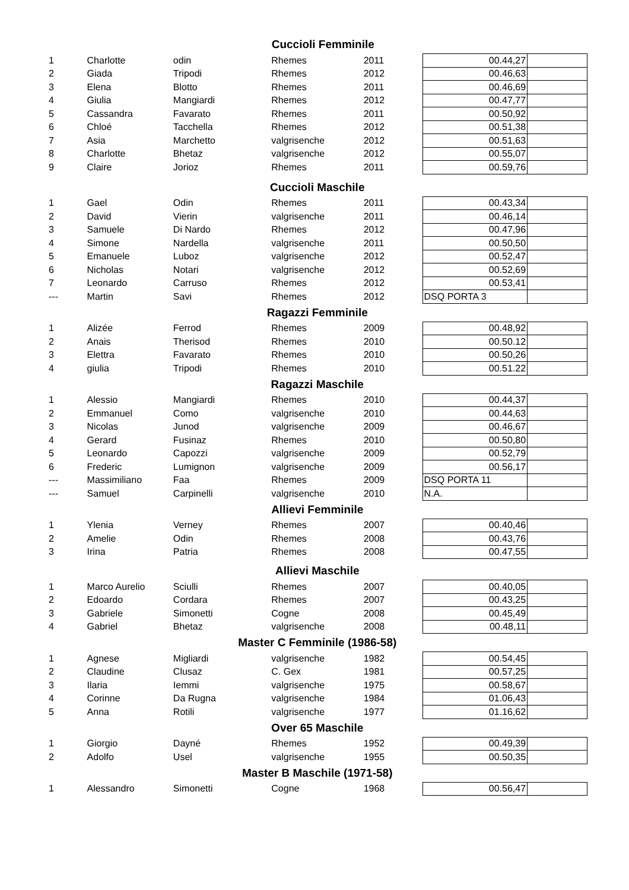| Cuccioli Femminile | | | | | | | |
| --- | --- | --- | --- | --- | --- | --- | --- |
| 1 | Charlotte | odin | Rhemes | 2011 | | 00.44,27 | |
| 2 | Giada | Tripodi | Rhemes | 2012 | | 00.46,63 | |
| 3 | Elena | Blotto | Rhemes | 2011 | | 00.46,69 | |
| 4 | Giulia | Mangiardi | Rhemes | 2012 | | 00.47,77 | |
| 5 | Cassandra | Favarato | Rhemes | 2011 | | 00.50,92 | |
| 6 | Chloé | Tacchella | Rhemes | 2012 | | 00.51,38 | |
| 7 | Asia | Marchetto | valgrisenche | 2012 | | 00.51,63 | |
| 8 | Charlotte | Bhetaz | valgrisenche | 2012 | | 00.55,07 | |
| 9 | Claire | Jorioz | Rhemes | 2011 | | 00.59,76 | |
| Cuccioli Maschile | | | | | | | |
| 1 | Gael | Odin | Rhemes | 2011 | | 00.43,34 | |
| 2 | David | Vierin | valgrisenche | 2011 | | 00.46,14 | |
| 3 | Samuele | Di Nardo | Rhemes | 2012 | | 00.47,96 | |
| 4 | Simone | Nardella | valgrisenche | 2011 | | 00.50,50 | |
| 5 | Emanuele | Luboz | valgrisenche | 2012 | | 00.52,47 | |
| 6 | Nicholas | Notari | valgrisenche | 2012 | | 00.52,69 | |
| 7 | Leonardo | Carruso | Rhemes | 2012 | | 00.53,41 | |
| --- | Martin | Savi | Rhemes | 2012 | | DSQ PORTA 3 | |
| Ragazzi Femminile | | | | | | | |
| 1 | Alizée | Ferrod | Rhemes | 2009 | | 00.48,92 | |
| 2 | Anais | Therisod | Rhemes | 2010 | | 00.50.12 | |
| 3 | Elettra | Favarato | Rhemes | 2010 | | 00.50,26 | |
| 4 | giulia | Tripodi | Rhemes | 2010 | | 00.51.22 | |
| Ragazzi Maschile | | | | | | | |
| 1 | Alessio | Mangiardi | Rhemes | 2010 | | 00.44,37 | |
| 2 | Emmanuel | Como | valgrisenche | 2010 | | 00.44,63 | |
| 3 | Nicolas | Junod | valgrisenche | 2009 | | 00.46,67 | |
| 4 | Gerard | Fusinaz | Rhemes | 2010 | | 00.50,80 | |
| 5 | Leonardo | Capozzi | valgrisenche | 2009 | | 00.52,79 | |
| 6 | Frederic | Lumignon | valgrisenche | 2009 | | 00.56,17 | |
| --- | Massimiliano | Faa | Rhemes | 2009 | | DSQ PORTA 11 | |
| --- | Samuel | Carpinelli | valgrisenche | 2010 | | N.A. | |
| Allievi Femminile | | | | | | | |
| 1 | Ylenia | Verney | Rhemes | 2007 | | 00.40,46 | |
| 2 | Amelie | Odin | Rhemes | 2008 | | 00.43,76 | |
| 3 | Irina | Patria | Rhemes | 2008 | | 00.47,55 | |
| Allievi Maschile | | | | | | | |
| 1 | Marco Aurelio | Sciulli | Rhemes | 2007 | | 00.40,05 | |
| 2 | Edoardo | Cordara | Rhemes | 2007 | | 00.43,25 | |
| 3 | Gabriele | Simonetti | Cogne | 2008 | | 00.45,49 | |
| 4 | Gabriel | Bhetaz | valgrisenche | 2008 | | 00.48,11 | |
| Master C Femminile (1986-58) | | | | | | | |
| 1 | Agnese | Migliardi | valgrisenche | 1982 | | 00.54,45 | |
| 2 | Claudine | Clusaz | C. Gex | 1981 | | 00.57,25 | |
| 3 | Ilaria | Iemmi | valgrisenche | 1975 | | 00.58,67 | |
| 4 | Corinne | Da Rugna | valgrisenche | 1984 | | 01.06,43 | |
| 5 | Anna | Rotili | valgrisenche | 1977 | | 01.16,62 | |
| Over 65 Maschile | | | | | | | |
| 1 | Giorgio | Dayné | Rhemes | 1952 | | 00.49,39 | |
| 2 | Adolfo | Usel | valgrisenche | 1955 | | 00.50,35 | |
| Master B Maschile (1971-58) | | | | | | | |
| 1 | Alessandro | Simonetti | Cogne | 1968 | | 00.56,47 | |